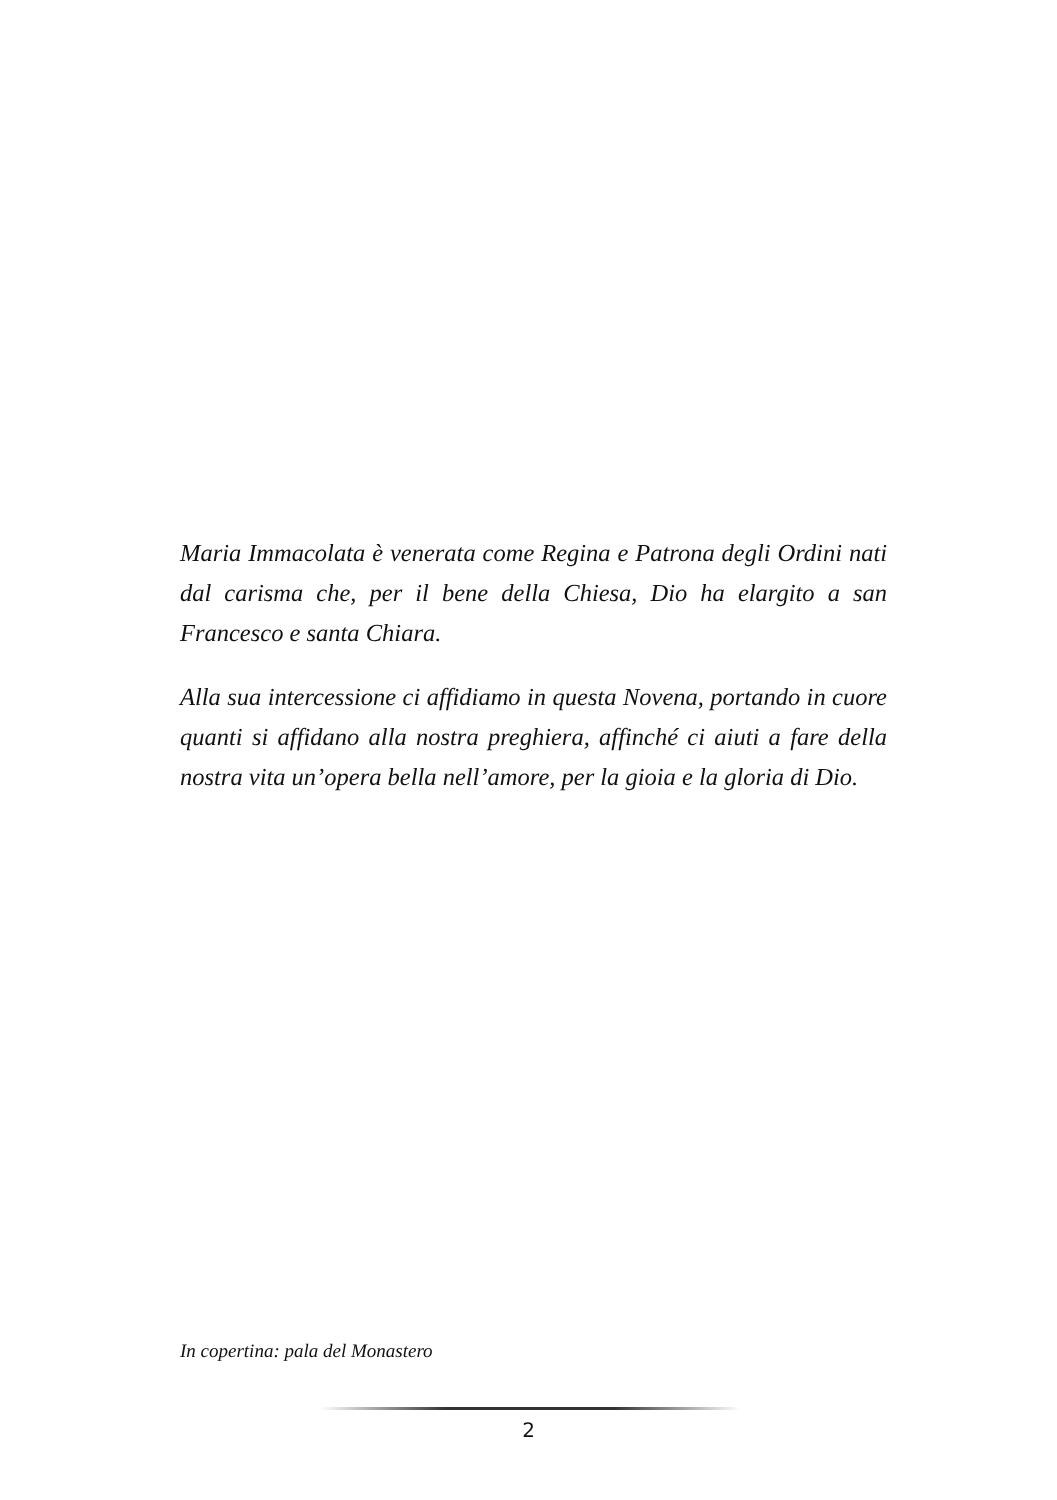Maria Immacolata è venerata come Regina e Patrona degli Ordini nati dal carisma che, per il bene della Chiesa, Dio ha elargito a san Francesco e santa Chiara.
Alla sua intercessione ci affidiamo in questa Novena, portando in cuore quanti si affidano alla nostra preghiera, affinché ci aiuti a fare della nostra vita un’opera bella nell’amore, per la gioia e la gloria di Dio.
In copertina: pala del Monastero
2